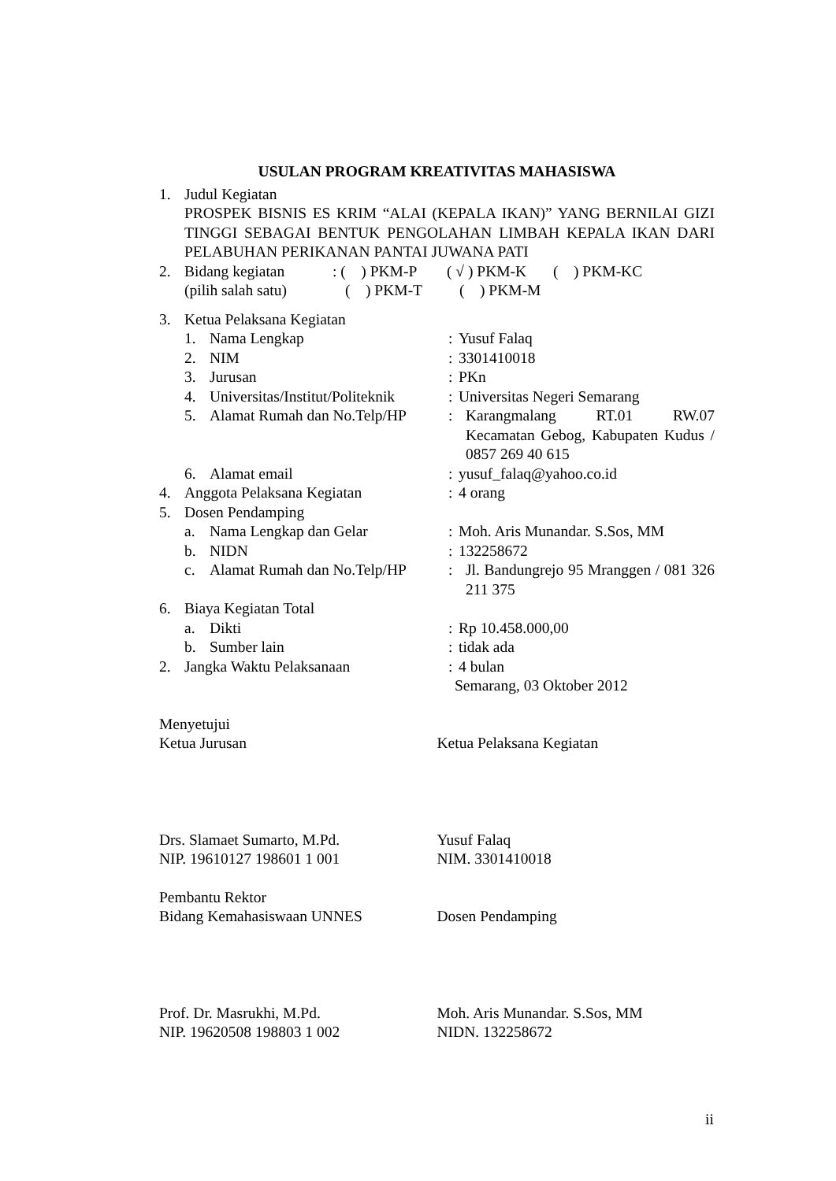USULAN PROGRAM KREATIVITAS MAHASISWA
1. Judul Kegiatan
PROSPEK BISNIS ES KRIM “ALAI (KEPALA IKAN)” YANG BERNILAI GIZI TINGGI SEBAGAI BENTUK PENGOLAHAN LIMBAH KEPALA IKAN DARI PELABUHAN PERIKANAN PANTAI JUWANA PATI
2. Bidang kegiatan: ( ) PKM-P ( √ ) PKM-K ( ) PKM-KC
(pilih salah satu) ( ) PKM-T ( ) PKM-M
3. Ketua Pelaksana Kegiatan
1. Nama Lengkap: Yusuf Falaq
2. NIM: 3301410018
3. Jurusan: PKn
4. Universitas/Institut/Politeknik: Universitas Negeri Semarang
5. Alamat Rumah dan No.Telp/HP: Karangmalang RT.01 RW.07 Kecamatan Gebog, Kabupaten Kudus / 0857 269 40 615
6. Alamat email: yusuf_falaq@yahoo.co.id
4. Anggota Pelaksana Kegiatan: 4 orang
5. Dosen Pendamping
a. Nama Lengkap dan Gelar: Moh. Aris Munandar. S.Sos, MM
b. NIDN: 132258672
c. Alamat Rumah dan No.Telp/HP: Jl. Bandungrejo 95 Mranggen / 081 326 211 375
6. Biaya Kegiatan Total
a. Dikti: Rp 10.458.000,00
b. Sumber lain: tidak ada
2. Jangka Waktu Pelaksanaan: 4 bulan
Semarang, 03 Oktober 2012
Menyetujui
Ketua Jurusan Ketua Pelaksana Kegiatan
Drs. Slamaet Sumarto, M.Pd.
NIP. 19610127 198601 1 001
Yusuf Falaq
NIM. 3301410018
Pembantu Rektor
Bidang Kemahasiswaan UNNES
Dosen Pendamping
Prof. Dr. Masrukhi, M.Pd.
NIP. 19620508 198803 1 002
Moh. Aris Munandar. S.Sos, MM
NIDN. 132258672
ii